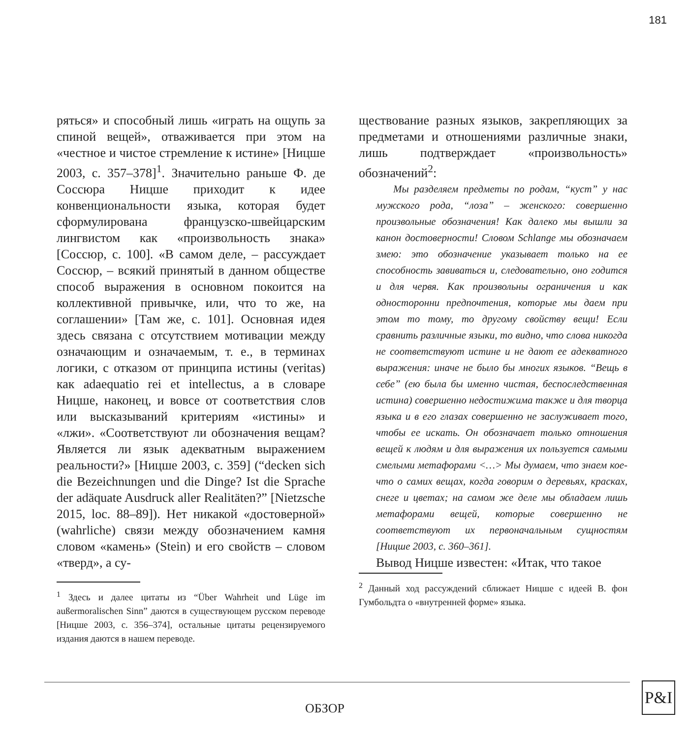181
ряться» и способный лишь «играть на ощупь за спиной вещей», отваживается при этом на «честное и чистое стремление к истине» [Ницше 2003, с. 357–378]<sup>1</sup>. Значительно раньше Ф. де Соссюра Ницше приходит к идее конвенциональности языка, которая будет сформулирована французско-швейцарским лингвистом как «произвольность знака» [Соссюр, с. 100]. «В самом деле, – рассуждает Соссюр, – всякий принятый в данном обществе способ выражения в основном покоится на коллективной привычке, или, что то же, на соглашении» [Там же, с. 101]. Основная идея здесь связана с отсутствием мотивации между означающим и означаемым, т. е., в терминах логики, с отказом от принципа истины (veritas) как adaequatio rei et intellectus, а в словаре Ницше, наконец, и вовсе от соответствия слов или высказываний критериям «истины» и «лжи». «Соответствуют ли обозначения вещам? Является ли язык адекватным выражением реальности?» [Ницше 2003, с. 359] (“decken sich die Bezeichnungen und die Dinge? Ist die Sprache der adäquate Ausdruck aller Realitäten?” [Nietzsche 2015, loc. 88–89]). Нет никакой «достоверной» (wahrliche) связи между обозначением камня словом «камень» (Stein) и его свойств – словом «тверд», а су-
<sup>1</sup> Здесь и далее цитаты из “Über Wahrheit und Lüge im außermoralischen Sinn” даются в существующем русском переводе [Ницше 2003, с. 356–374], остальные цитаты рецензируемого издания даются в нашем переводе.
ществование разных языков, закрепляющих за предметами и отношениями различные знаки, лишь подтверждает «произвольность» обозначений<sup>2</sup>:
Мы разделяем предметы по родам, “куст” у нас мужского рода, “лоза” – женского: совершенно произвольные обозначения! Как далеко мы вышли за канон достоверности! Словом Schlange мы обозначаем змею: это обозначение указывает только на ее способность завиваться и, следовательно, оно годится и для червя. Как произвольны ограничения и как односторонни предпочтения, которые мы даем при этом то тому, то другому свойству вещи! Если сравнить различные языки, то видно, что слова никогда не соответствуют истине и не дают ее адекватного выражения: иначе не было бы многих языков. “Вещь в себе” (ею была бы именно чистая, беспоследственная истина) совершенно недостижима также и для творца языка и в его глазах совершенно не заслуживает того, чтобы ее искать. Он обозначает только отношения вещей к людям и для выражения их пользуется самыми смелыми метафорами <…> Мы думаем, что знаем кое-что о самих вещах, когда говорим о деревьях, красках, снеге и цветах; на самом же деле мы обладаем лишь метафорами вещей, которые совершенно не соответствуют их первоначальным сущностям [Ницше 2003, с. 360–361].
Вывод Ницше известен: «Итак, что такое
<sup>2</sup> Данный ход рассуждений сближает Ницше с идеей В. фон Гумбольдта о «внутренней форме» языка.
ОБЗОР
P&I